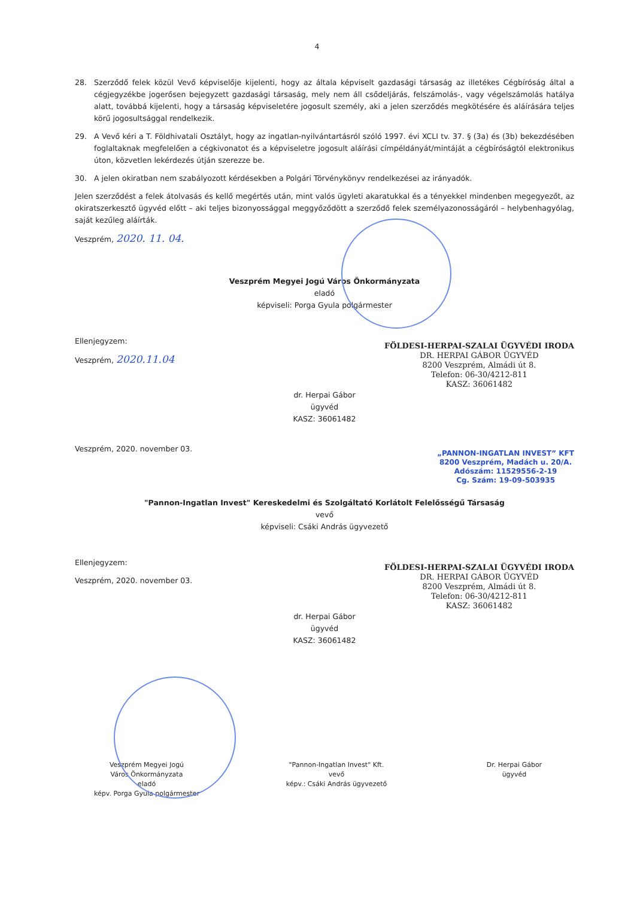4
28. Szerződő felek közül Vevő képviselője kijelenti, hogy az általa képviselt gazdasági társaság az illetékes Cégbíróság által a cégjegyzékbe jogerősen bejegyzett gazdasági társaság, mely nem áll csődeljárás, felszámolás-, vagy végelszámolás hatálya alatt, továbbá kijelenti, hogy a társaság képviseletére jogosult személy, aki a jelen szerződés megkötésére és aláírására teljes körű jogosultsággal rendelkezik.
29. A Vevő kéri a T. Földhivatali Osztályt, hogy az ingatlan-nyilvántartásról szóló 1997. évi XCLI tv. 37. § (3a) és (3b) bekezdésében foglaltaknak megfelelően a cégkivonatot és a képviseletre jogosult aláírási címpéldányát/mintáját a cégbíróságtól elektronikus úton, közvetlen lekérdezés útján szerezze be.
30. A jelen okiratban nem szabályozott kérdésekben a Polgári Törvénykönyv rendelkezései az irányadók.
Jelen szerződést a felek átolvasás és kellő megértés után, mint valós ügyleti akaratukkal és a tényekkel mindenben megegyezőt, az okiratszerkesztő ügyvéd előtt – aki teljes bizonyossággal meggyőződött a szerződő felek személyazonosságáról – helybenhagyólag, saját kezűleg aláírták.
Veszprém, 2020. 11. 04.
Veszprém Megyei Jogú Város Önkormányzata
eladó
képviseli: Porga Gyula polgármester
Ellenjegyzem:
Veszprém, 2020.11.04
FÖLDESI-HERPAI-SZALAI ÜGYVÉDI IRODA
DR. HERPAI GÁBOR ÜGYVÉD
8200 Veszprém, Almádi út 8.
Telefon: 06-30/4212-811
KASZ: 36061482
dr. Herpai Gábor
ügyvéd
KASZ: 36061482
Veszprém, 2020. november 03.
„PANNON-INGATLAN INVEST” KFT
8200 Veszprém, Madách u. 20/A.
Adószám: 11529556-2-19
Cg. Szám: 19-09-503935
"Pannon-Ingatlan Invest" Kereskedelmi és Szolgáltató Korlátolt Felelősségű Társaság
vevő
képviseli: Csáki András ügyvezető
Ellenjegyzem:
Veszprém, 2020. november 03.
FÖLDESI-HERPAI-SZALAI ÜGYVÉDI IRODA
DR. HERPAI GÁBOR ÜGYVÉD
8200 Veszprém, Almádi út 8.
Telefon: 06-30/4212-811
KASZ: 36061482
dr. Herpai Gábor
ügyvéd
KASZ: 36061482
Veszprém Megyei Jogú
Város Önkormányzata
eladó
képv. Porga Gyula polgármester
"Pannon-Ingatlan Invest" Kft.
vevő
képv.: Csáki András ügyvezető
Dr. Herpai Gábor
ügyvéd